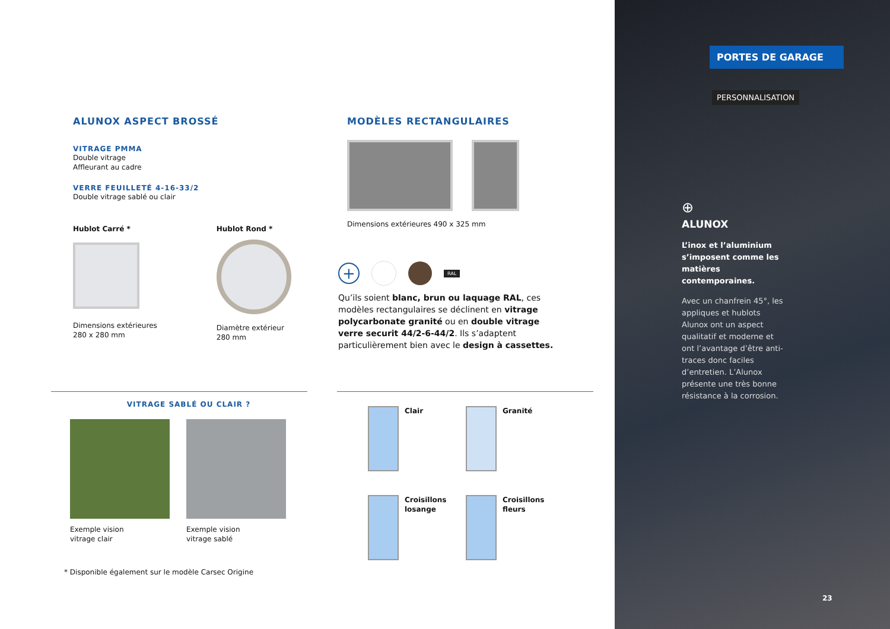ALUNOX ASPECT BROSSÉ
VITRAGE PMMA
Double vitrage
Affleurant au cadre
VERRE FEUILLETÉ 4-16-33/2
Double vitrage sablé ou clair
Hublot Carré *
Dimensions extérieures
280 x 280 mm
Hublot Rond *
Diamètre extérieur
280 mm
VITRAGE SABLÉ OU CLAIR ?
Exemple vision
vitrage clair
Exemple vision
vitrage sablé
* Disponible également sur le modèle Carsec Origine
MODÈLES RECTANGULAIRES
Dimensions extérieures 490 x 325 mm
+ RAL
Qu’ils soient blanc, brun ou laquage RAL, ces modèles rectangulaires se déclinent en vitrage polycarbonate granité ou en double vitrage verre securit 44/2-6-44/2. Ils s’adaptent particulièrement bien avec le design à cassettes.
Clair
Granité
Croisillons
losange
Croisillons
fleurs
PORTES DE GARAGE
PERSONNALISATION
⊕
ALUNOX
L’inox et l’aluminium s’imposent comme les matières contemporaines.
Avec un chanfrein 45°, les appliques et hublots Alunox ont un aspect qualitatif et moderne et ont l’avantage d’être anti-traces donc faciles d’entretien. L’Alunox présente une très bonne résistance à la corrosion.
23